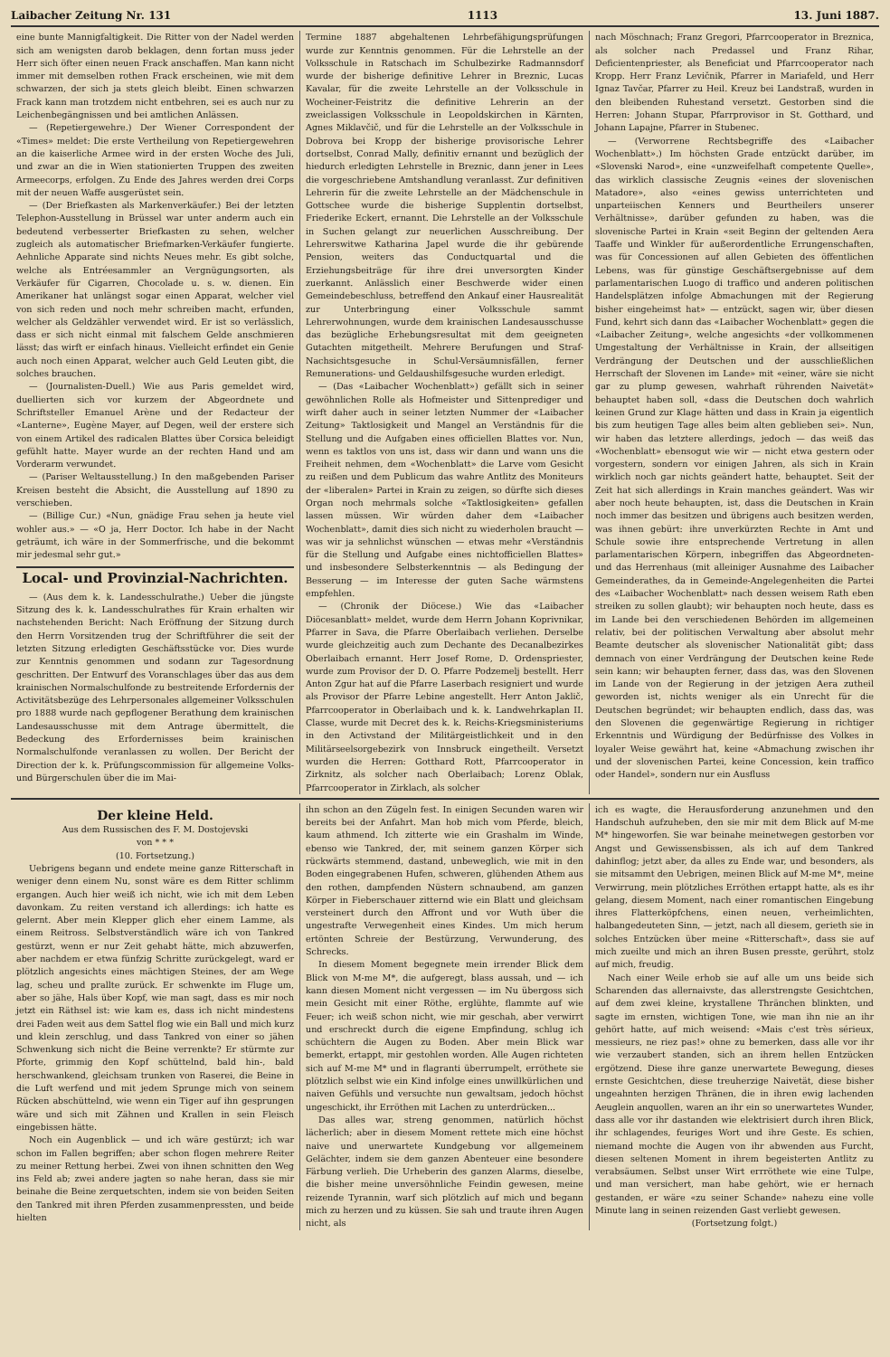Laibacher Zeitung Nr. 131 1113 13. Juni 1887.
eine bunte Mannigfaltigkeit. Die Ritter von der Nadel werden sich am wenigsten darob beklagen, denn fortan muss jeder Herr sich öfter einen neuen Frack anschaffen. Man kann nicht immer mit demselben rothen Frack erscheinen, wie mit dem schwarzen, der sich ja stets gleich bleibt. Einen schwarzen Frack kann man trotzdem nicht entbehren, sei es auch nur zu Leichenbegängnissen und bei amtlichen Anlässen.
— (Repetiergewehre.) Der Wiener Correspondent der «Times» meldet: Die erste Vertheilung von Repetiergewehren an die kaiserliche Armee wird in der ersten Woche des Juli, und zwar an die in Wien stationierten Truppen des zweiten Armeecorps, erfolgen. Zu Ende des Jahres werden drei Corps mit der neuen Waffe ausgerüstet sein.
— (Der Briefkasten als Markenverkäufer.) Bei der letzten Telephon-Ausstellung in Brüssel war unter anderm auch ein bedeutend verbesserter Briefkasten zu sehen, welcher zugleich als automatischer Briefmarken-Verkäufer fungierte. Aehnliche Apparate sind nichts Neues mehr. Es gibt solche, welche als Entréesammler an Vergnügungsorten, als Verkäufer für Cigarren, Chocolade u. s. w. dienen. Ein Amerikaner hat unlängst sogar einen Apparat, welcher viel von sich reden und noch mehr schreiben macht, erfunden, welcher als Geldzähler verwendet wird. Er ist so verlässlich, dass er sich nicht einmal mit falschem Gelde anschmieren lässt; das wirft er einfach hinaus. Vielleicht erfindet ein Genie auch noch einen Apparat, welcher auch Geld Leuten gibt, die solches brauchen.
— (Journalisten-Duell.) Wie aus Paris gemeldet wird, duellierten sich vor kurzem der Abgeordnete und Schriftsteller Emanuel Arène und der Redacteur der «Lanterne», Eugène Mayer, auf Degen, weil der erstere sich von einem Artikel des radicalen Blattes über Corsica beleidigt gefühlt hatte. Mayer wurde an der rechten Hand und am Vorderarm verwundet.
— (Pariser Weltausstellung.) In den maßgebenden Pariser Kreisen besteht die Absicht, die Ausstellung auf 1890 zu verschieben.
— (Billige Cur.) «Nun, gnädige Frau sehen ja heute viel wohler aus.» — «O ja, Herr Doctor. Ich habe in der Nacht geträumt, ich wäre in der Sommerfrische, und die bekommt mir jedesmal sehr gut.»
Local- und Provinzial-Nachrichten.
— (Aus dem k. k. Landesschulrathe.) Ueber die jüngste Sitzung des k. k. Landesschulrathes für Krain erhalten wir nachstehenden Bericht: Nach Eröffnung der Sitzung durch den Herrn Vorsitzenden trug der Schriftführer die seit der letzten Sitzung erledigten Geschäftsstücke vor. Dies wurde zur Kenntnis genommen und sodann zur Tagesordnung geschritten. Der Entwurf des Voranschlages über das aus dem krainischen Normalschulfonde zu bestreitende Erfordernis der Activitätsbezüge des Lehrpersonales allgemeiner Volksschulen pro 1888 wurde nach gepflogener Berathung dem krainischen Landesausschusse mit dem Antrage übermittelt, die Bedeckung des Erfordernisses beim krainischen Normalschulfonde veranlassen zu wollen. Der Bericht der Direction der k. k. Prüfungscommission für allgemeine Volks- und Bürgerschulen über die im Mai-
Termine 1887 abgehaltenen Lehrbefähigungsprüfungen wurde zur Kenntnis genommen. Für die Lehrstelle an der Volksschule in Ratschach im Schulbezirke Radmannsdorf wurde der bisherige definitive Lehrer in Breznic, Lucas Kavalar, für die zweite Lehrstelle an der Volksschule in Wocheiner-Feistritz die definitive Lehrerin an der zweiclassigen Volksschule in Leopoldskirchen in Kärnten, Agnes Miklavčič, und für die Lehrstelle an der Volksschule in Dobrova bei Kropp der bisherige provisorische Lehrer dortselbst, Conrad Mally, definitiv ernannt und bezüglich der hiedurch erledigten Lehrstelle in Breznic, dann jener in Lees die vorgeschriebene Amtshandlung veranlasst. Zur definitiven Lehrerin für die zweite Lehrstelle an der Mädchenschule in Gottschee wurde die bisherige Supplentin dortselbst, Friederike Eckert, ernannt. Die Lehrstelle an der Volksschule in Suchen gelangt zur neuerlichen Ausschreibung. Der Lehrerswitwe Katharina Japel wurde die ihr gebürende Pension, weiters das Conductquartal und die Erziehungsbeiträge für ihre drei unversorgten Kinder zuerkannt. Anlässlich einer Beschwerde wider einen Gemeindebeschluss, betreffend den Ankauf einer Hausrealität zur Unterbringung einer Volksschule sammt Lehrerwohnungen, wurde dem krainischen Landesausschusse das bezügliche Erhebungsresultat mit dem geeigneten Gutachten mitgetheilt. Mehrere Berufungen und Straf-Nachsichtsgesuche in Schul-Versäumnisfällen, ferner Remunerations- und Geldaushilfsgesuche wurden erledigt.
— (Das «Laibacher Wochenblatt») gefällt sich in seiner gewöhnlichen Rolle als Hofmeister und Sittenprediger und wirft daher auch in seiner letzten Nummer der «Laibacher Zeitung» Taktlosigkeit und Mangel an Verständnis für die Stellung und die Aufgaben eines officiellen Blattes vor. Nun, wenn es taktlos von uns ist, dass wir dann und wann uns die Freiheit nehmen, dem «Wochenblatt» die Larve vom Gesicht zu reißen und dem Publicum das wahre Antlitz des Moniteurs der «liberalen» Partei in Krain zu zeigen, so dürfte sich dieses Organ noch mehrmals solche «Taktlosigkeiten» gefallen lassen müssen. Wir würden daher dem «Laibacher Wochenblatt», damit dies sich nicht zu wiederholen braucht — was wir ja sehnlichst wünschen — etwas mehr «Verständnis für die Stellung und Aufgabe eines nichtofficiellen Blattes» und insbesondere Selbsterkenntnis — als Bedingung der Besserung — im Interesse der guten Sache wärmstens empfehlen.
— (Chronik der Diöcese.) Wie das «Laibacher Diöcesanblatt» meldet, wurde dem Herrn Johann Koprivnikar, Pfarrer in Sava, die Pfarre Oberlaibach verliehen. Derselbe wurde gleichzeitig auch zum Dechante des Decanalbezirkes Oberlaibach ernannt. Herr Josef Rome, D. Ordenspriester, wurde zum Provisor der D. O. Pfarre Podzemelj bestellt. Herr Anton Zgur hat auf die Pfarre Laserbach resigniert und wurde als Provisor der Pfarre Lebine angestellt. Herr Anton Jaklič, Pfarrcooperator in Oberlaibach und k. k. Landwehrkaplan II. Classe, wurde mit Decret des k. k. Reichs-Kriegsministeriums in den Activstand der Militärgeistlichkeit und in den Militärseelsorgebezirk von Innsbruck eingetheilt. Versetzt wurden die Herren: Gotthard Rott, Pfarrcooperator in Zirknitz, als solcher nach Oberlaibach; Lorenz Oblak, Pfarrcooperator in Zirklach, als solcher
nach Möschnach; Franz Gregori, Pfarrcooperator in Breznica, als solcher nach Predassel und Franz Rihar, Deficientenpriester, als Beneficiat und Pfarrcooperator nach Kropp. Herr Franz Levičnik, Pfarrer in Mariafeld, und Herr Ignaz Tavčar, Pfarrer zu Heil. Kreuz bei Landstraß, wurden in den bleibenden Ruhestand versetzt. Gestorben sind die Herren: Johann Stupar, Pfarrprovisor in St. Gotthard, und Johann Lapajne, Pfarrer in Stubenec.
— (Verworrene Rechtsbegriffe des «Laibacher Wochenblatt».) Im höchsten Grade entzückt darüber, im «Slovenski Narod», eine «unzweifelhaft competente Quelle», das wirklich classische Zeugnis «eines der slovenischen Matadore», also «eines gewiss unterrichteten und unparteiischen Kenners und Beurtheilers unserer Verhältnisse», darüber gefunden zu haben, was die slovenische Partei in Krain «seit Beginn der geltenden Aera Taaffe und Winkler für außerordentliche Errungenschaften, was für Concessionen auf allen Gebieten des öffentlichen Lebens, was für günstige Geschäftsergebnisse auf dem parlamentarischen Luogo di traffico und anderen politischen Handelsplätzen infolge Abmachungen mit der Regierung bisher eingeheimst hat» — entzückt, sagen wir, über diesen Fund, kehrt sich dann das «Laibacher Wochenblatt» gegen die «Laibacher Zeitung», welche angesichts «der vollkommenen Umgestaltung der Verhältnisse in Krain, der allseitigen Verdrängung der Deutschen und der ausschließlichen Herrschaft der Slovenen im Lande» mit «einer, wäre sie nicht gar zu plump gewesen, wahrhaft rührenden Naivetät» behauptet haben soll, «dass die Deutschen doch wahrlich keinen Grund zur Klage hätten und dass in Krain ja eigentlich bis zum heutigen Tage alles beim alten geblieben sei». Nun, wir haben das letztere allerdings, jedoch — das weiß das «Wochenblatt» ebensogut wie wir — nicht etwa gestern oder vorgestern, sondern vor einigen Jahren, als sich in Krain wirklich noch gar nichts geändert hatte, behauptet. Seit der Zeit hat sich allerdings in Krain manches geändert. Was wir aber noch heute behaupten, ist, dass die Deutschen in Krain noch immer das besitzen und übrigens auch besitzen werden, was ihnen gebürt: ihre unverkürzten Rechte in Amt und Schule sowie ihre entsprechende Vertretung in allen parlamentarischen Körpern, inbegriffen das Abgeordneten- und das Herrenhaus (mit alleiniger Ausnahme des Laibacher Gemeinderathes, da in Gemeinde-Angelegenheiten die Partei des «Laibacher Wochenblatt» nach dessen weisem Rath eben streiken zu sollen glaubt); wir behaupten noch heute, dass es im Lande bei den verschiedenen Behörden im allgemeinen relativ, bei der politischen Verwaltung aber absolut mehr Beamte deutscher als slovenischer Nationalität gibt; dass demnach von einer Verdrängung der Deutschen keine Rede sein kann; wir behaupten ferner, dass das, was den Slovenen im Lande von der Regierung in der jetzigen Aera zutheil geworden ist, nichts weniger als ein Unrecht für die Deutschen begründet; wir behaupten endlich, dass das, was den Slovenen die gegenwärtige Regierung in richtiger Erkenntnis und Würdigung der Bedürfnisse des Volkes in loyaler Weise gewährt hat, keine «Abmachung zwischen ihr und der slovenischen Partei, keine Concession, kein traffico oder Handel», sondern nur ein Ausfluss
Der kleine Held.
Aus dem Russischen des F. M. Dostojevski
von * * *
(10. Fortsetzung.)
Uebrigens begann und endete meine ganze Ritterschaft in weniger denn einem Nu, sonst wäre es dem Ritter schlimm ergangen. Auch hier weiß ich nicht, wie ich mit dem Leben davonkam. Zu reiten verstand ich allerdings: ich hatte es gelernt. Aber mein Klepper glich eher einem Lamme, als einem Reitross. Selbstverständlich wäre ich von Tankred gestürzt, wenn er nur Zeit gehabt hätte, mich abzuwerfen, aber nachdem er etwa fünfzig Schritte zurückgelegt, ward er plötzlich angesichts eines mächtigen Steines, der am Wege lag, scheu und prallte zurück. Er schwenkte im Fluge um, aber so jähe, Hals über Kopf, wie man sagt, dass es mir noch jetzt ein Räthsel ist: wie kam es, dass ich nicht mindestens drei Faden weit aus dem Sattel flog wie ein Ball und mich kurz und klein zerschlug, und dass Tankred von einer so jähen Schwenkung sich nicht die Beine verrenkte? Er stürmte zur Pforte, grimmig den Kopf schüttelnd, bald hin-, bald herschwankend, gleichsam trunken von Raserei, die Beine in die Luft werfend und mit jedem Sprunge mich von seinem Rücken abschüttelnd, wie wenn ein Tiger auf ihn gesprungen wäre und sich mit Zähnen und Krallen in sein Fleisch eingebissen hätte.
Noch ein Augenblick — und ich wäre gestürzt; ich war schon im Fallen begriffen; aber schon flogen mehrere Reiter zu meiner Rettung herbei. Zwei von ihnen schnitten den Weg ins Feld ab; zwei andere jagten so nahe heran, dass sie mir beinahe die Beine zerquetschten, indem sie von beiden Seiten den Tankred mit ihren Pferden zusammenpressten, und beide hielten
ihn schon an den Zügeln fest. In einigen Secunden waren wir bereits bei der Anfahrt. Man hob mich vom Pferde, bleich, kaum athmend. Ich zitterte wie ein Grashalm im Winde, ebenso wie Tankred, der, mit seinem ganzen Körper sich rückwärts stemmend, dastand, unbeweglich, wie mit in den Boden eingegrabenen Hufen, schweren, glühenden Athem aus den rothen, dampfenden Nüstern schnaubend, am ganzen Körper in Fieberschauer zitternd wie ein Blatt und gleichsam versteinert durch den Affront und vor Wuth über die ungestrafte Verwegenheit eines Kindes. Um mich herum ertönten Schreie der Bestürzung, Verwunderung, des Schrecks.
In diesem Moment begegnete mein irrender Blick dem Blick von M-me M*, die aufgeregt, blass aussah, und — ich kann diesen Moment nicht vergessen — im Nu übergoss sich mein Gesicht mit einer Röthe, erglühte, flammte auf wie Feuer; ich weiß schon nicht, wie mir geschah, aber verwirrt und erschreckt durch die eigene Empfindung, schlug ich schüchtern die Augen zu Boden. Aber mein Blick war bemerkt, ertappt, mir gestohlen worden. Alle Augen richteten sich auf M-me M* und in flagranti überrumpelt, erröthete sie plötzlich selbst wie ein Kind infolge eines unwillkürlichen und naiven Gefühls und versuchte nun gewaltsam, jedoch höchst ungeschickt, ihr Erröthen mit Lachen zu unterdrücken...
Das alles war, streng genommen, natürlich höchst lächerlich; aber in diesem Moment rettete mich eine höchst naive und unerwartete Kundgebung vor allgemeinem Gelächter, indem sie dem ganzen Abenteuer eine besondere Färbung verlieh. Die Urheberin des ganzen Alarms, dieselbe, die bisher meine unversöhnliche Feindin gewesen, meine reizende Tyrannin, warf sich plötzlich auf mich und begann mich zu herzen und zu küssen. Sie sah und traute ihren Augen nicht, als
ich es wagte, die Herausforderung anzunehmen und den Handschuh aufzuheben, den sie mir mit dem Blick auf M-me M* hingeworfen. Sie war beinahe meinetwegen gestorben vor Angst und Gewissensbissen, als ich auf dem Tankred dahinflog; jetzt aber, da alles zu Ende war, und besonders, als sie mitsammt den Uebrigen, meinen Blick auf M-me M*, meine Verwirrung, mein plötzliches Erröthen ertappt hatte, als es ihr gelang, diesem Moment, nach einer romantischen Eingebung ihres Flatterköpfchens, einen neuen, verheimlichten, halbangedeuteten Sinn, — jetzt, nach all diesem, gerieth sie in solches Entzücken über meine «Ritterschaft», dass sie auf mich zueilte und mich an ihren Busen presste, gerührt, stolz auf mich, freudig.
Nach einer Weile erhob sie auf alle um uns beide sich Scharenden das allernaivste, das allerstrengste Gesichtchen, auf dem zwei kleine, krystallene Thränchen blinkten, und sagte im ernsten, wichtigen Tone, wie man ihn nie an ihr gehört hatte, auf mich weisend: «Mais c'est très sérieux, messieurs, ne riez pas!» ohne zu bemerken, dass alle vor ihr wie verzaubert standen, sich an ihrem hellen Entzücken ergötzend. Diese ihre ganze unerwartete Bewegung, dieses ernste Gesichtchen, diese treuherzige Naivetät, diese bisher ungeahnten herzigen Thränen, die in ihren ewig lachenden Aeuglein anquollen, waren an ihr ein so unerwartetes Wunder, dass alle vor ihr dastanden wie elektrisiert durch ihren Blick, ihr schlagendes, feuriges Wort und ihre Geste. Es schien, niemand mochte die Augen von ihr abwenden aus Furcht, diesen seltenen Moment in ihrem begeisterten Antlitz zu verabsäumen. Selbst unser Wirt errröthete wie eine Tulpe, und man versichert, man habe gehört, wie er hernach gestanden, er wäre «zu seiner Schande» nahezu eine volle Minute lang in seinen reizenden Gast verliebt gewesen.
(Fortsetzung folgt.)